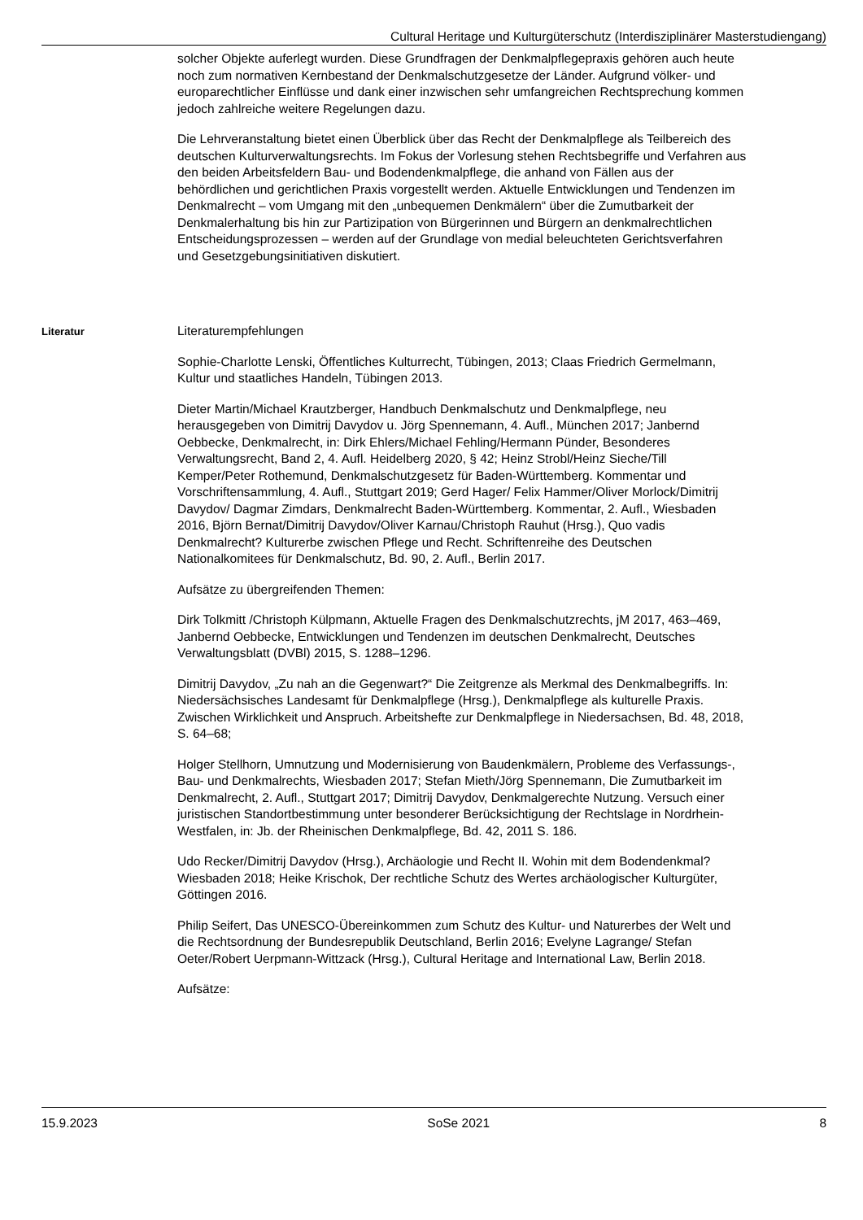Cultural Heritage und Kulturgüterschutz (Interdisziplinärer Masterstudiengang)
solcher Objekte auferlegt wurden. Diese Grundfragen der Denkmalpflegepraxis gehören auch heute noch zum normativen Kernbestand der Denkmalschutzgesetze der Länder. Aufgrund völker- und europarechtlicher Einflüsse und dank einer inzwischen sehr umfangreichen Rechtsprechung kommen jedoch zahlreiche weitere Regelungen dazu.
Die Lehrveranstaltung bietet einen Überblick über das Recht der Denkmalpflege als Teilbereich des deutschen Kulturverwaltungsrechts. Im Fokus der Vorlesung stehen Rechtsbegriffe und Verfahren aus den beiden Arbeitsfeldern Bau- und Bodendenkmalpflege, die anhand von Fällen aus der behördlichen und gerichtlichen Praxis vorgestellt werden. Aktuelle Entwicklungen und Tendenzen im Denkmalrecht – vom Umgang mit den „unbequemen Denkmälern“ über die Zumutbarkeit der Denkmalerhaltung bis hin zur Partizipation von Bürgerinnen und Bürgern an denkmalrechtlichen Entscheidungsprozessen – werden auf der Grundlage von medial beleuchteten Gerichtsverfahren und Gesetzgebungsinitiativen diskutiert.
Literatur
Literaturempfehlungen
Sophie-Charlotte Lenski, Öffentliches Kulturrecht, Tübingen, 2013; Claas Friedrich Germelmann, Kultur und staatliches Handeln, Tübingen 2013.
Dieter Martin/Michael Krautzberger, Handbuch Denkmalschutz und Denkmalpflege, neu herausgegeben von Dimitrij Davydov u. Jörg Spennemann, 4. Aufl., München 2017; Janbernd Oebbecke, Denkmalrecht, in: Dirk Ehlers/Michael Fehling/Hermann Pünder, Besonderes Verwaltungsrecht, Band 2, 4. Aufl. Heidelberg 2020, § 42; Heinz Strobl/Heinz Sieche/Till Kemper/Peter Rothemund, Denkmalschutzgesetz für Baden-Württemberg. Kommentar und Vorschriftensammlung, 4. Aufl., Stuttgart 2019; Gerd Hager/ Felix Hammer/Oliver Morlock/Dimitrij Davydov/ Dagmar Zimdars, Denkmalrecht Baden-Württemberg. Kommentar, 2. Aufl., Wiesbaden 2016, Björn Bernat/Dimitrij Davydov/Oliver Karnau/Christoph Rauhut (Hrsg.), Quo vadis Denkmalrecht? Kulturerbe zwischen Pflege und Recht. Schriftenreihe des Deutschen Nationalkomitees für Denkmalschutz, Bd. 90, 2. Aufl., Berlin 2017.
Aufsätze zu übergreifenden Themen:
Dirk Tolkmitt /Christoph Külpmann, Aktuelle Fragen des Denkmalschutzrechts, jM 2017, 463–469, Janbernd Oebbecke, Entwicklungen und Tendenzen im deutschen Denkmalrecht, Deutsches Verwaltungsblatt (DVBl) 2015, S. 1288–1296.
Dimitrij Davydov, „Zu nah an die Gegenwart?“ Die Zeitgrenze als Merkmal des Denkmalbegriffs. In: Niedersächsisches Landesamt für Denkmalpflege (Hrsg.), Denkmalpflege als kulturelle Praxis. Zwischen Wirklichkeit und Anspruch. Arbeitshefte zur Denkmalpflege in Niedersachsen, Bd. 48, 2018, S. 64–68;
Holger Stellhorn, Umnutzung und Modernisierung von Baudenkmälern, Probleme des Verfassungs-, Bau- und Denkmalrechts, Wiesbaden 2017; Stefan Mieth/Jörg Spennemann, Die Zumutbarkeit im Denkmalrecht, 2. Aufl., Stuttgart 2017; Dimitrij Davydov, Denkmalgerechte Nutzung. Versuch einer juristischen Standortbestimmung unter besonderer Berücksichtigung der Rechtslage in Nordrhein-Westfalen, in: Jb. der Rheinischen Denkmalpflege, Bd. 42, 2011 S. 186.
Udo Recker/Dimitrij Davydov (Hrsg.), Archäologie und Recht II. Wohin mit dem Bodendenkmal? Wiesbaden 2018; Heike Krischok, Der rechtliche Schutz des Wertes archäologischer Kulturgüter, Göttingen 2016.
Philip Seifert, Das UNESCO-Übereinkommen zum Schutz des Kultur- und Naturerbes der Welt und die Rechtsordnung der Bundesrepublik Deutschland, Berlin 2016; Evelyne Lagrange/ Stefan Oeter/Robert Uerpmann-Wittzack (Hrsg.), Cultural Heritage and International Law, Berlin 2018.
Aufsätze:
15.9.2023 SoSe 2021 8